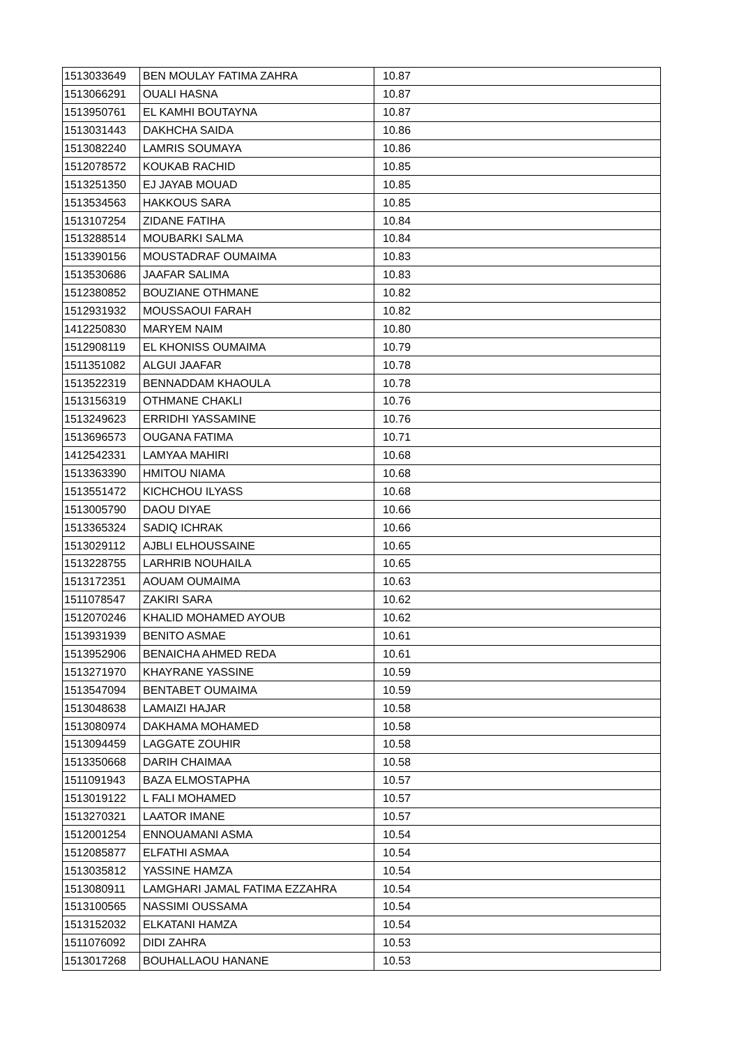| 1513033649 | BEN MOULAY FATIMA ZAHRA | 10.87 |
| 1513066291 | OUALI HASNA | 10.87 |
| 1513950761 | EL KAMHI BOUTAYNA | 10.87 |
| 1513031443 | DAKHCHA SAIDA | 10.86 |
| 1513082240 | LAMRIS SOUMAYA | 10.86 |
| 1512078572 | KOUKAB RACHID | 10.85 |
| 1513251350 | EJ JAYAB MOUAD | 10.85 |
| 1513534563 | HAKKOUS SARA | 10.85 |
| 1513107254 | ZIDANE FATIHA | 10.84 |
| 1513288514 | MOUBARKI SALMA | 10.84 |
| 1513390156 | MOUSTADRAF OUMAIMA | 10.83 |
| 1513530686 | JAAFAR SALIMA | 10.83 |
| 1512380852 | BOUZIANE OTHMANE | 10.82 |
| 1512931932 | MOUSSAOUI FARAH | 10.82 |
| 1412250830 | MARYEM NAIM | 10.80 |
| 1512908119 | EL KHONISS OUMAIMA | 10.79 |
| 1511351082 | ALGUI JAAFAR | 10.78 |
| 1513522319 | BENNADDAM KHAOULA | 10.78 |
| 1513156319 | OTHMANE CHAKLI | 10.76 |
| 1513249623 | ERRIDHI YASSAMINE | 10.76 |
| 1513696573 | OUGANA FATIMA | 10.71 |
| 1412542331 | LAMYAA MAHIRI | 10.68 |
| 1513363390 | HMITOU NIAMA | 10.68 |
| 1513551472 | KICHCHOU ILYASS | 10.68 |
| 1513005790 | DAOU DIYAE | 10.66 |
| 1513365324 | SADIQ ICHRAK | 10.66 |
| 1513029112 | AJBLI ELHOUSSAINE | 10.65 |
| 1513228755 | LARHRIB NOUHAILA | 10.65 |
| 1513172351 | AOUAM OUMAIMA | 10.63 |
| 1511078547 | ZAKIRI SARA | 10.62 |
| 1512070246 | KHALID MOHAMED AYOUB | 10.62 |
| 1513931939 | BENITO ASMAE | 10.61 |
| 1513952906 | BENAICHA AHMED REDA | 10.61 |
| 1513271970 | KHAYRANE YASSINE | 10.59 |
| 1513547094 | BENTABET OUMAIMA | 10.59 |
| 1513048638 | LAMAIZI HAJAR | 10.58 |
| 1513080974 | DAKHAMA MOHAMED | 10.58 |
| 1513094459 | LAGGATE ZOUHIR | 10.58 |
| 1513350668 | DARIH CHAIMAA | 10.58 |
| 1511091943 | BAZA ELMOSTAPHA | 10.57 |
| 1513019122 | L FALI MOHAMED | 10.57 |
| 1513270321 | LAATOR IMANE | 10.57 |
| 1512001254 | ENNOUAMANI ASMA | 10.54 |
| 1512085877 | ELFATHI ASMAA | 10.54 |
| 1513035812 | YASSINE HAMZA | 10.54 |
| 1513080911 | LAMGHARI JAMAL FATIMA EZZAHRA | 10.54 |
| 1513100565 | NASSIMI OUSSAMA | 10.54 |
| 1513152032 | ELKATANI HAMZA | 10.54 |
| 1511076092 | DIDI ZAHRA | 10.53 |
| 1513017268 | BOUHALLAOU HANANE | 10.53 |